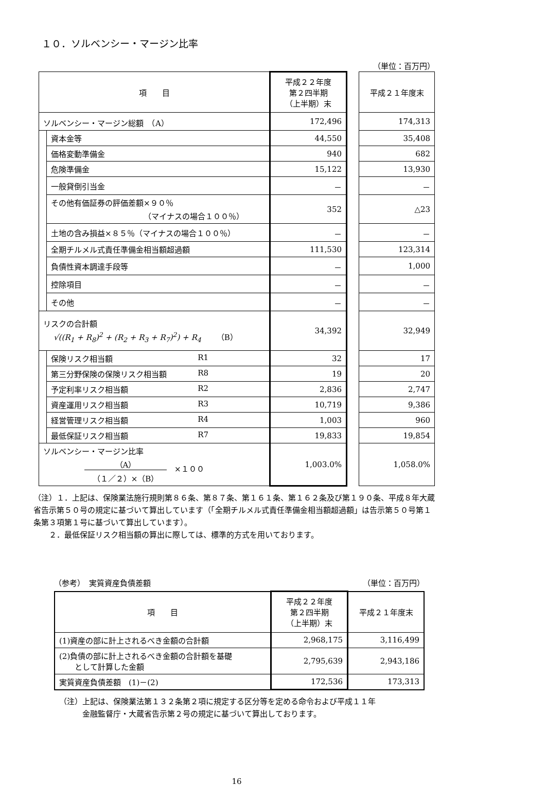１０．ソルベンシー・マージン比率
（単位：百万円）
| 項 目 | | 平成２２年度 第２四半期 （上半期）末 | | 平成２１年度末 |
| ソルベンシー・マージン総額 （A） | | 172,496 | | 174,313 |
| | 資本金等 | 44,550 | | 35,408 |
| | 価格変動準備金 | 940 | | 682 |
| | 危険準備金 | 15,122 | | 13,930 |
| | 一般貸倒引当金 | － | | － |
| | その他有価証券の評価差額×９０％ （マイナスの場合１００％） | 352 | | △23 |
| | 土地の含み損益×８５％（マイナスの場合１００％） | － | | － |
| | 全期チルメル式責任準備金相当額超過額 | 111,530 | | 123,314 |
| | 負債性資本調達手段等 | － | | 1,000 |
| | 控除項目 | － | | － |
| | その他 | － | | － |
| リスクの合計額 √((R<sub>1</sub> + R<sub>8</sub>)<sup>2</sup> + (R<sub>2</sub> + R<sub>3</sub> + R<sub>7</sub>)<sup>2</sup>) + R<sub>4</sub> （B） | | 34,392 | | 32,949 |
| | 保険リスク相当額 R1 | 32 | | 17 |
| | 第三分野保険の保険リスク相当額 R8 | 19 | | 20 |
| | 予定利率リスク相当額 R2 | 2,836 | | 2,747 |
| | 資産運用リスク相当額 R3 | 10,719 | | 9,386 |
| | 経営管理リスク相当額 R4 | 1,003 | | 960 |
| | 最低保証リスク相当額 R7 | 19,833 | | 19,854 |
| ソルベンシー・マージン比率 （A） （１／２）×（B） ×１００ | | 1,003.0% | | 1,058.0% |
（注）１．上記は、保険業法施行規則第８６条、第８７条、第１６１条、第１６２条及び第１９０条、平成８年大蔵省告示第５０号の規定に基づいて算出しています（「全期チルメル式責任準備金相当額超過額」は告示第５０号第１条第３項第１号に基づいて算出しています）。
　　２．最低保証リスク相当額の算出に際しては、標準的方式を用いております。
（参考）　実質資産負債差額 （単位：百万円）
| 項 目 | 平成２２年度 第２四半期 （上半期）末 | 平成２１年度末 |
| --- | --- | --- |
| (1)資産の部に計上されるべき金額の合計額 | 2,968,175 | 3,116,499 |
| (2)負債の部に計上されるべき金額の合計額を基礎 として計算した金額 | 2,795,639 | 2,943,186 |
| 実質資産負債差額 (1)－(2) | 172,536 | 173,313 |
（注）上記は、保険業法第１３２条第２項に規定する区分等を定める命令および平成１１年
　　　金融監督庁・大蔵省告示第２号の規定に基づいて算出しております。
16